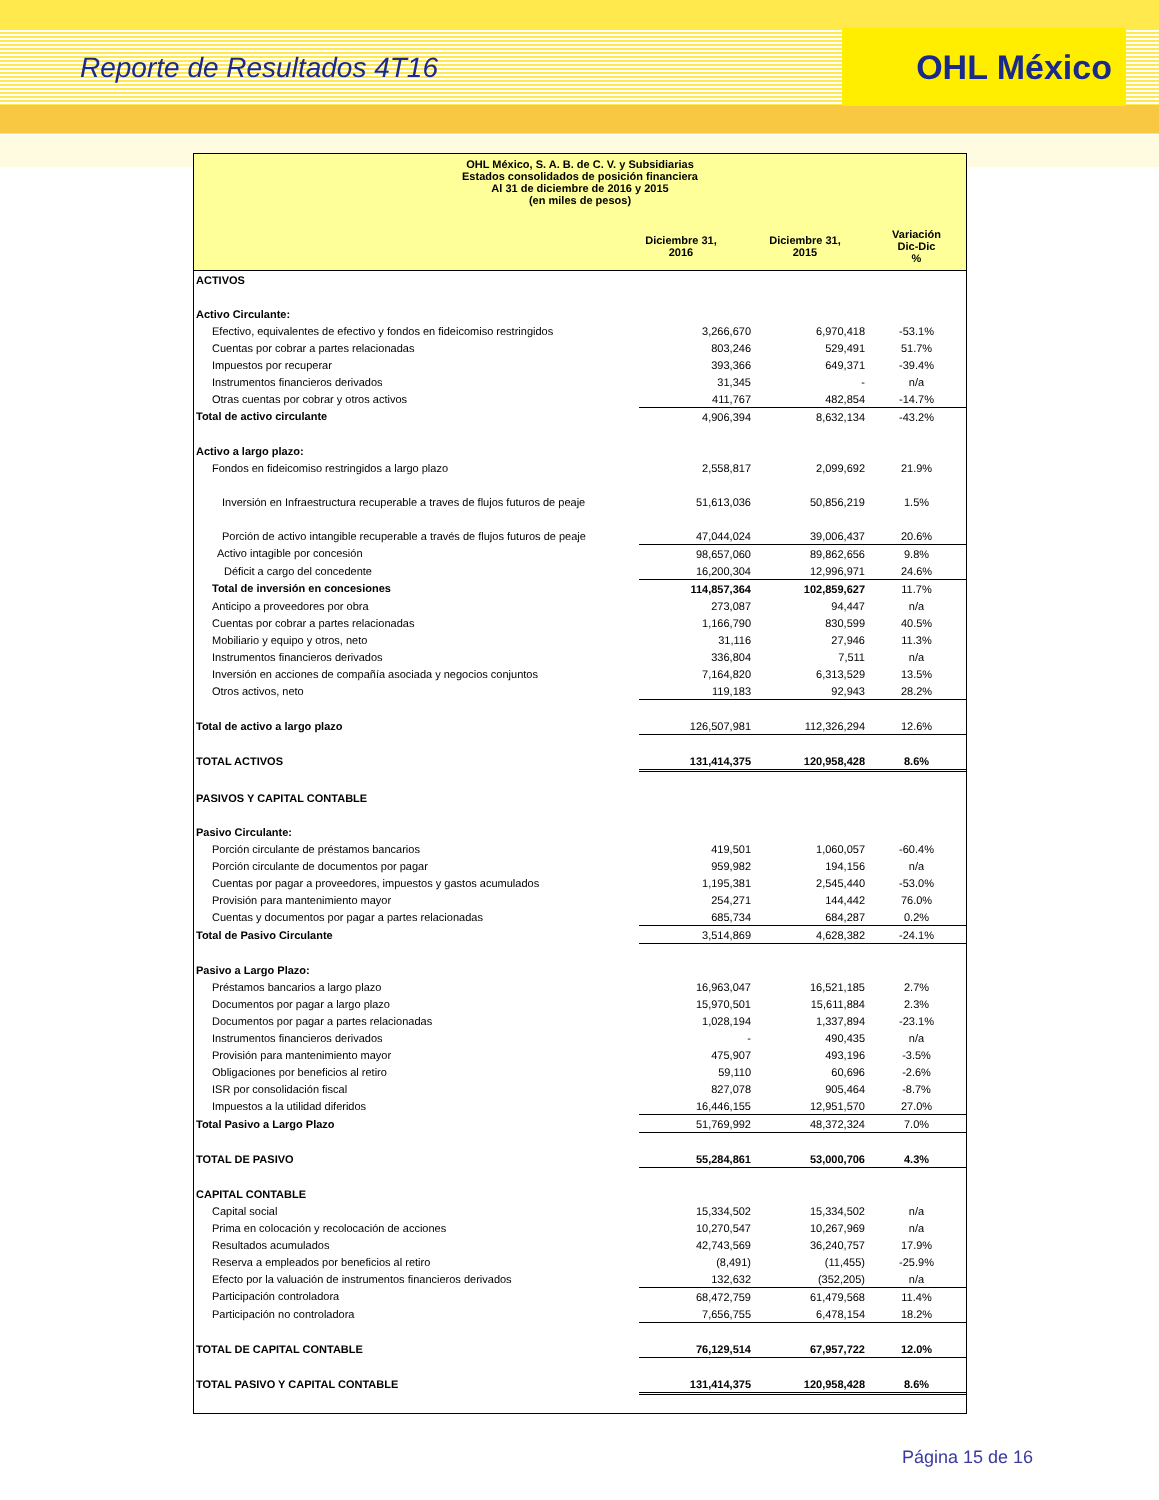Reporte de Resultados 4T16
OHL México
OHL México, S. A. B. de C. V. y Subsidiarias
Estados consolidados de posición financiera
Al 31 de diciembre de 2016 y 2015
(en miles de pesos)
| | Diciembre 31, 2016 | Diciembre 31, 2015 | Variación Dic-Dic % |
| ACTIVOS | | | |
| Activo Circulante: | | | |
| Efectivo, equivalentes de efectivo y fondos en fideicomiso restringidos | 3,266,670 | 6,970,418 | -53.1% |
| Cuentas por cobrar a partes relacionadas | 803,246 | 529,491 | 51.7% |
| Impuestos por recuperar | 393,366 | 649,371 | -39.4% |
| Instrumentos financieros derivados | 31,345 | - | n/a |
| Otras cuentas por cobrar y otros activos | 411,767 | 482,854 | -14.7% |
| Total de activo circulante | 4,906,394 | 8,632,134 | -43.2% |
| Activo a largo plazo: | | | |
| Fondos en fideicomiso restringidos a largo plazo | 2,558,817 | 2,099,692 | 21.9% |
| Inversión en Infraestructura recuperable a traves de flujos futuros de peaje | 51,613,036 | 50,856,219 | 1.5% |
| Porción de activo intangible recuperable a través de flujos futuros de peaje | 47,044,024 | 39,006,437 | 20.6% |
| Activo intagible por concesión | 98,657,060 | 89,862,656 | 9.8% |
| Déficit a cargo del concedente | 16,200,304 | 12,996,971 | 24.6% |
| Total de inversión en concesiones | 114,857,364 | 102,859,627 | 11.7% |
| Anticipo a proveedores por obra | 273,087 | 94,447 | n/a |
| Cuentas por cobrar a partes relacionadas | 1,166,790 | 830,599 | 40.5% |
| Mobiliario y equipo y otros, neto | 31,116 | 27,946 | 11.3% |
| Instrumentos financieros derivados | 336,804 | 7,511 | n/a |
| Inversión en acciones de compañía asociada y negocios conjuntos | 7,164,820 | 6,313,529 | 13.5% |
| Otros activos, neto | 119,183 | 92,943 | 28.2% |
| Total de activo a largo plazo | 126,507,981 | 112,326,294 | 12.6% |
| TOTAL ACTIVOS | 131,414,375 | 120,958,428 | 8.6% |
| PASIVOS Y CAPITAL CONTABLE | | | |
| Pasivo Circulante: | | | |
| Porción circulante de préstamos bancarios | 419,501 | 1,060,057 | -60.4% |
| Porción circulante de documentos por pagar | 959,982 | 194,156 | n/a |
| Cuentas por pagar a proveedores, impuestos y gastos acumulados | 1,195,381 | 2,545,440 | -53.0% |
| Provisión para mantenimiento mayor | 254,271 | 144,442 | 76.0% |
| Cuentas y documentos por pagar a partes relacionadas | 685,734 | 684,287 | 0.2% |
| Total de Pasivo Circulante | 3,514,869 | 4,628,382 | -24.1% |
| Pasivo a Largo Plazo: | | | |
| Préstamos bancarios a largo plazo | 16,963,047 | 16,521,185 | 2.7% |
| Documentos por pagar a largo plazo | 15,970,501 | 15,611,884 | 2.3% |
| Documentos por pagar a partes relacionadas | 1,028,194 | 1,337,894 | -23.1% |
| Instrumentos financieros derivados | - | 490,435 | n/a |
| Provisión para mantenimiento mayor | 475,907 | 493,196 | -3.5% |
| Obligaciones por beneficios al retiro | 59,110 | 60,696 | -2.6% |
| ISR por consolidación fiscal | 827,078 | 905,464 | -8.7% |
| Impuestos a la utilidad diferidos | 16,446,155 | 12,951,570 | 27.0% |
| Total Pasivo a Largo Plazo | 51,769,992 | 48,372,324 | 7.0% |
| TOTAL DE PASIVO | 55,284,861 | 53,000,706 | 4.3% |
| CAPITAL CONTABLE | | | |
| Capital social | 15,334,502 | 15,334,502 | n/a |
| Prima en colocación y recolocación de acciones | 10,270,547 | 10,267,969 | n/a |
| Resultados acumulados | 42,743,569 | 36,240,757 | 17.9% |
| Reserva a empleados por beneficios al retiro | (8,491) | (11,455) | -25.9% |
| Efecto por la valuación de instrumentos financieros derivados | 132,632 | (352,205) | n/a |
| Participación controladora | 68,472,759 | 61,479,568 | 11.4% |
| Participación no controladora | 7,656,755 | 6,478,154 | 18.2% |
| TOTAL DE CAPITAL CONTABLE | 76,129,514 | 67,957,722 | 12.0% |
| TOTAL PASIVO Y CAPITAL CONTABLE | 131,414,375 | 120,958,428 | 8.6% |
Página 15 de 16